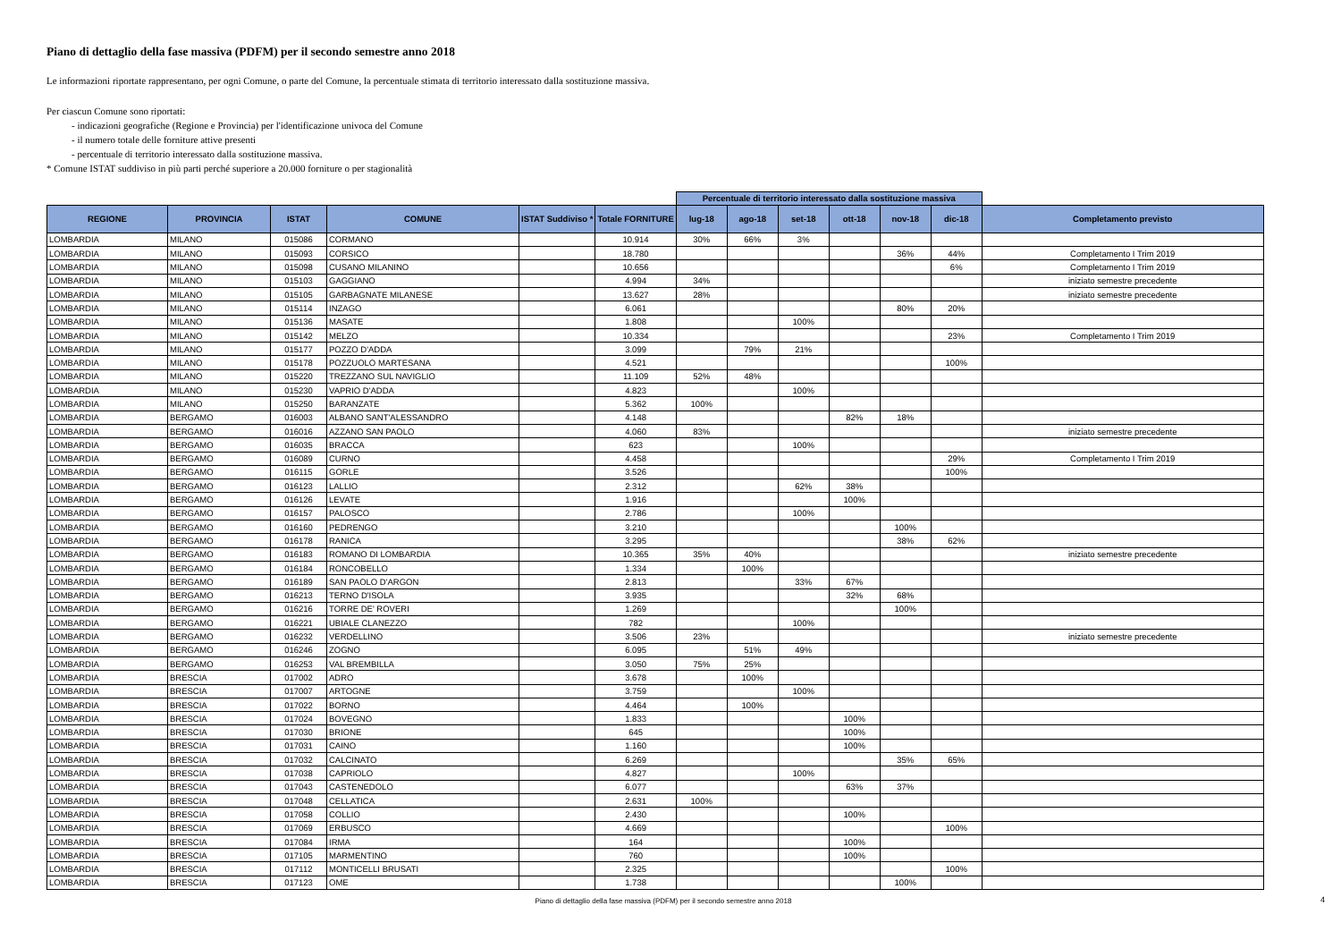Piano di dettaglio della fase massiva (PDFM) per il secondo semestre anno 2018
Le informazioni riportate rappresentano, per ogni Comune, o parte del Comune, la percentuale stimata di territorio interessato dalla sostituzione massiva.
Per ciascun Comune sono riportati:
- indicazioni geografiche (Regione e Provincia) per l'identificazione univoca del Comune
- il numero totale delle forniture attive presenti
- percentuale di territorio interessato dalla sostituzione massiva.
* Comune ISTAT suddiviso in più parti perché superiore a 20.000 forniture o per stagionalità
| | | | | | | Percentuale di territorio interessato dalla sostituzione massiva | | | | | | |
| REGIONE | PROVINCIA | ISTAT | COMUNE | ISTAT Suddiviso * | Totale FORNITURE | lug-18 | ago-18 | set-18 | ott-18 | nov-18 | dic-18 | Completamento previsto |
| LOMBARDIA | MILANO | 015086 | CORMANO | | 10.914 | 30% | 66% | 3% | | | | |
| LOMBARDIA | MILANO | 015093 | CORSICO | | 18.780 | | | | | 36% | 44% | Completamento I Trim 2019 |
| LOMBARDIA | MILANO | 015098 | CUSANO MILANINO | | 10.656 | | | | | | 6% | Completamento I Trim 2019 |
| LOMBARDIA | MILANO | 015103 | GAGGIANO | | 4.994 | 34% | | | | | | iniziato semestre precedente |
| LOMBARDIA | MILANO | 015105 | GARBAGNATE MILANESE | | 13.627 | 28% | | | | | | iniziato semestre precedente |
| LOMBARDIA | MILANO | 015114 | INZAGO | | 6.061 | | | | | 80% | 20% | |
| LOMBARDIA | MILANO | 015136 | MASATE | | 1.808 | | | 100% | | | | |
| LOMBARDIA | MILANO | 015142 | MELZO | | 10.334 | | | | | | 23% | Completamento I Trim 2019 |
| LOMBARDIA | MILANO | 015177 | POZZO D'ADDA | | 3.099 | | 79% | 21% | | | | |
| LOMBARDIA | MILANO | 015178 | POZZUOLO MARTESANA | | 4.521 | | | | | | 100% | |
| LOMBARDIA | MILANO | 015220 | TREZZANO SUL NAVIGLIO | | 11.109 | 52% | 48% | | | | | |
| LOMBARDIA | MILANO | 015230 | VAPRIO D'ADDA | | 4.823 | | | 100% | | | | |
| LOMBARDIA | MILANO | 015250 | BARANZATE | | 5.362 | 100% | | | | | | |
| LOMBARDIA | BERGAMO | 016003 | ALBANO SANT'ALESSANDRO | | 4.148 | | | | 82% | 18% | | |
| LOMBARDIA | BERGAMO | 016016 | AZZANO SAN PAOLO | | 4.060 | 83% | | | | | | iniziato semestre precedente |
| LOMBARDIA | BERGAMO | 016035 | BRACCA | | 623 | | | 100% | | | | |
| LOMBARDIA | BERGAMO | 016089 | CURNO | | 4.458 | | | | | | 29% | Completamento I Trim 2019 |
| LOMBARDIA | BERGAMO | 016115 | GORLE | | 3.526 | | | | | | 100% | |
| LOMBARDIA | BERGAMO | 016123 | LALLIO | | 2.312 | | | 62% | 38% | | | |
| LOMBARDIA | BERGAMO | 016126 | LEVATE | | 1.916 | | | | 100% | | | |
| LOMBARDIA | BERGAMO | 016157 | PALOSCO | | 2.786 | | | 100% | | | | |
| LOMBARDIA | BERGAMO | 016160 | PEDRENGO | | 3.210 | | | | | 100% | | |
| LOMBARDIA | BERGAMO | 016178 | RANICA | | 3.295 | | | | | 38% | 62% | |
| LOMBARDIA | BERGAMO | 016183 | ROMANO DI LOMBARDIA | | 10.365 | 35% | 40% | | | | | iniziato semestre precedente |
| LOMBARDIA | BERGAMO | 016184 | RONCOBELLO | | 1.334 | | 100% | | | | | |
| LOMBARDIA | BERGAMO | 016189 | SAN PAOLO D'ARGON | | 2.813 | | | 33% | 67% | | | |
| LOMBARDIA | BERGAMO | 016213 | TERNO D'ISOLA | | 3.935 | | | | 32% | 68% | | |
| LOMBARDIA | BERGAMO | 016216 | TORRE DE' ROVERI | | 1.269 | | | | | 100% | | |
| LOMBARDIA | BERGAMO | 016221 | UBIALE CLANEZZO | | 782 | | | 100% | | | | |
| LOMBARDIA | BERGAMO | 016232 | VERDELLINO | | 3.506 | 23% | | | | | | iniziato semestre precedente |
| LOMBARDIA | BERGAMO | 016246 | ZOGNO | | 6.095 | | 51% | 49% | | | | |
| LOMBARDIA | BERGAMO | 016253 | VAL BREMBILLA | | 3.050 | 75% | 25% | | | | | |
| LOMBARDIA | BRESCIA | 017002 | ADRO | | 3.678 | | 100% | | | | | |
| LOMBARDIA | BRESCIA | 017007 | ARTOGNE | | 3.759 | | | 100% | | | | |
| LOMBARDIA | BRESCIA | 017022 | BORNO | | 4.464 | | 100% | | | | | |
| LOMBARDIA | BRESCIA | 017024 | BOVEGNO | | 1.833 | | | | 100% | | | |
| LOMBARDIA | BRESCIA | 017030 | BRIONE | | 645 | | | | 100% | | | |
| LOMBARDIA | BRESCIA | 017031 | CAINO | | 1.160 | | | | 100% | | | |
| LOMBARDIA | BRESCIA | 017032 | CALCINATO | | 6.269 | | | | | 35% | 65% | |
| LOMBARDIA | BRESCIA | 017038 | CAPRIOLO | | 4.827 | | | 100% | | | | |
| LOMBARDIA | BRESCIA | 017043 | CASTENEDOLO | | 6.077 | | | | 63% | 37% | | |
| LOMBARDIA | BRESCIA | 017048 | CELLATICA | | 2.631 | 100% | | | | | | |
| LOMBARDIA | BRESCIA | 017058 | COLLIO | | 2.430 | | | | 100% | | | |
| LOMBARDIA | BRESCIA | 017069 | ERBUSCO | | 4.669 | | | | | | 100% | |
| LOMBARDIA | BRESCIA | 017084 | IRMA | | 164 | | | | 100% | | | |
| LOMBARDIA | BRESCIA | 017105 | MARMENTINO | | 760 | | | | 100% | | | |
| LOMBARDIA | BRESCIA | 017112 | MONTICELLI BRUSATI | | 2.325 | | | | | | 100% | |
| LOMBARDIA | BRESCIA | 017123 | OME | | 1.738 | | | | | 100% | | |
Piano di dettaglio della fase massiva (PDFM) per il secondo semestre anno 2018 4